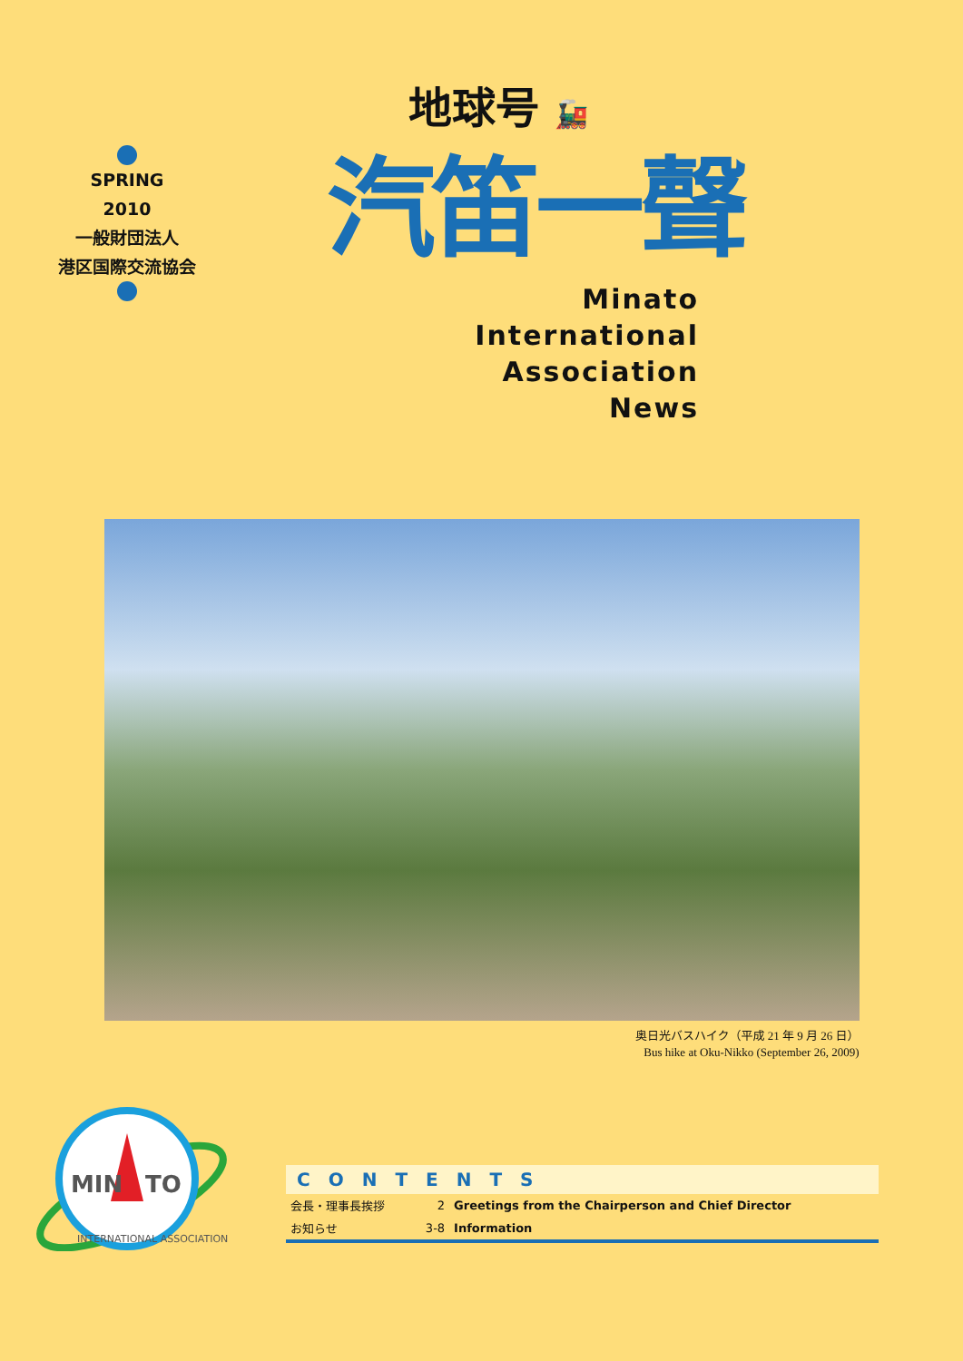SPRING
2010
一般財団法人
港区国際交流協会
地球号 🚂
汽笛一聲
Minato
International
Association
News
奥日光バスハイク（平成 21 年 9 月 26 日）
Bus hike at Oku-Nikko (September 26, 2009)
MIN
TO
INTERNATIONAL ASSOCIATION
CONTENTS
| 会長・理事長挨拶 | 2 | Greetings from the Chairperson and Chief Director |
| お知らせ | 3-8 | Information |